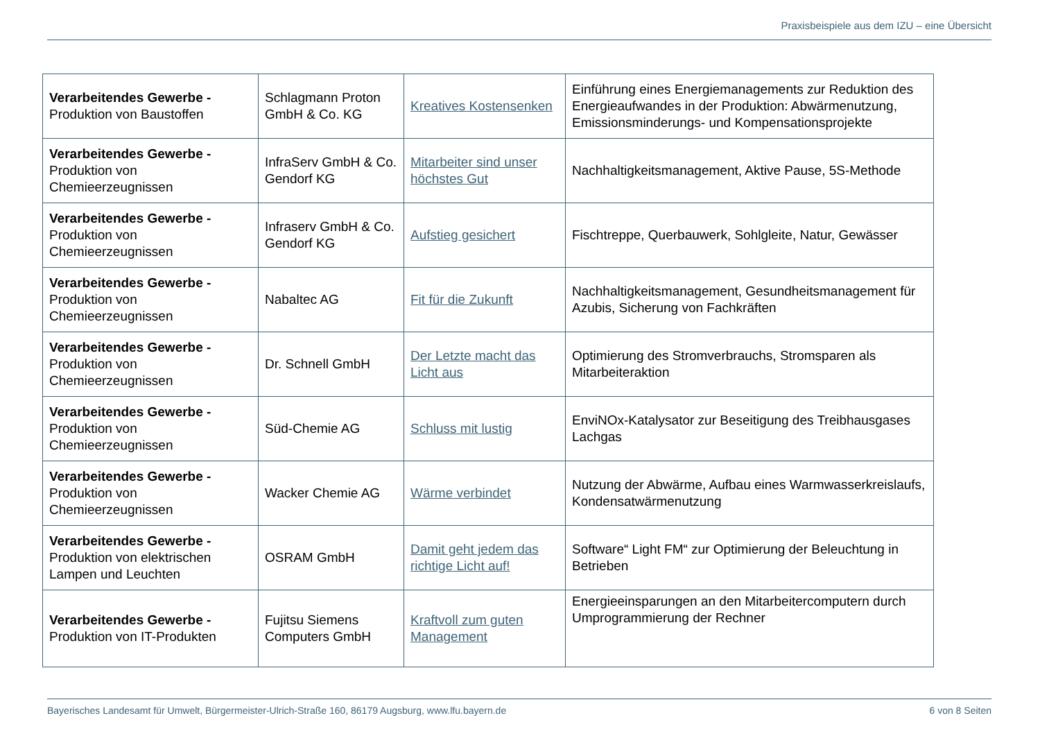Praxisbeispiele aus dem IZU – eine Übersicht
| Verarbeitendes Gewerbe - Produktion von Baustoffen | Schlagmann Proton GmbH & Co. KG | Kreatives Kostensenken | Einführung eines Energiemanagements zur Reduktion des Energieaufwandes in der Produktion: Abwärmenutzung, Emissionsminderungs- und Kompensationsprojekte |
| Verarbeitendes Gewerbe - Produktion von Chemieerzeugnissen | InfraServ GmbH & Co. Gendorf KG | Mitarbeiter sind unser höchstes Gut | Nachhaltigkeitsmanagement, Aktive Pause, 5S-Methode |
| Verarbeitendes Gewerbe - Produktion von Chemieerzeugnissen | Infraserv GmbH & Co. Gendorf KG | Aufstieg gesichert | Fischtreppe, Querbauwerk, Sohlgleite, Natur, Gewässer |
| Verarbeitendes Gewerbe - Produktion von Chemieerzeugnissen | Nabaltec AG | Fit für die Zukunft | Nachhaltigkeitsmanagement, Gesundheitsmanagement für Azubis, Sicherung von Fachkräften |
| Verarbeitendes Gewerbe - Produktion von Chemieerzeugnissen | Dr. Schnell GmbH | Der Letzte macht das Licht aus | Optimierung des Stromverbrauchs, Stromsparen als Mitarbeiteraktion |
| Verarbeitendes Gewerbe - Produktion von Chemieerzeugnissen | Süd-Chemie AG | Schluss mit lustig | EnviNOx-Katalysator zur Beseitigung des Treibhausgases Lachgas |
| Verarbeitendes Gewerbe - Produktion von Chemieerzeugnissen | Wacker Chemie AG | Wärme verbindet | Nutzung der Abwärme, Aufbau eines Warmwasserkreislaufs, Kondensatwärmenutzung |
| Verarbeitendes Gewerbe - Produktion von elektrischen Lampen und Leuchten | OSRAM GmbH | Damit geht jedem das richtige Licht auf! | Software“ Light FM“ zur Optimierung der Beleuchtung in Betrieben |
| Verarbeitendes Gewerbe - Produktion von IT-Produkten | Fujitsu Siemens Computers GmbH | Kraftvoll zum guten Management | Energieeinsparungen an den Mitarbeitercomputern durch Umprogrammierung der Rechner |
Bayerisches Landesamt für Umwelt, Bürgermeister-Ulrich-Straße 160, 86179 Augsburg, www.lfu.bayern.de 6 von 8 Seiten